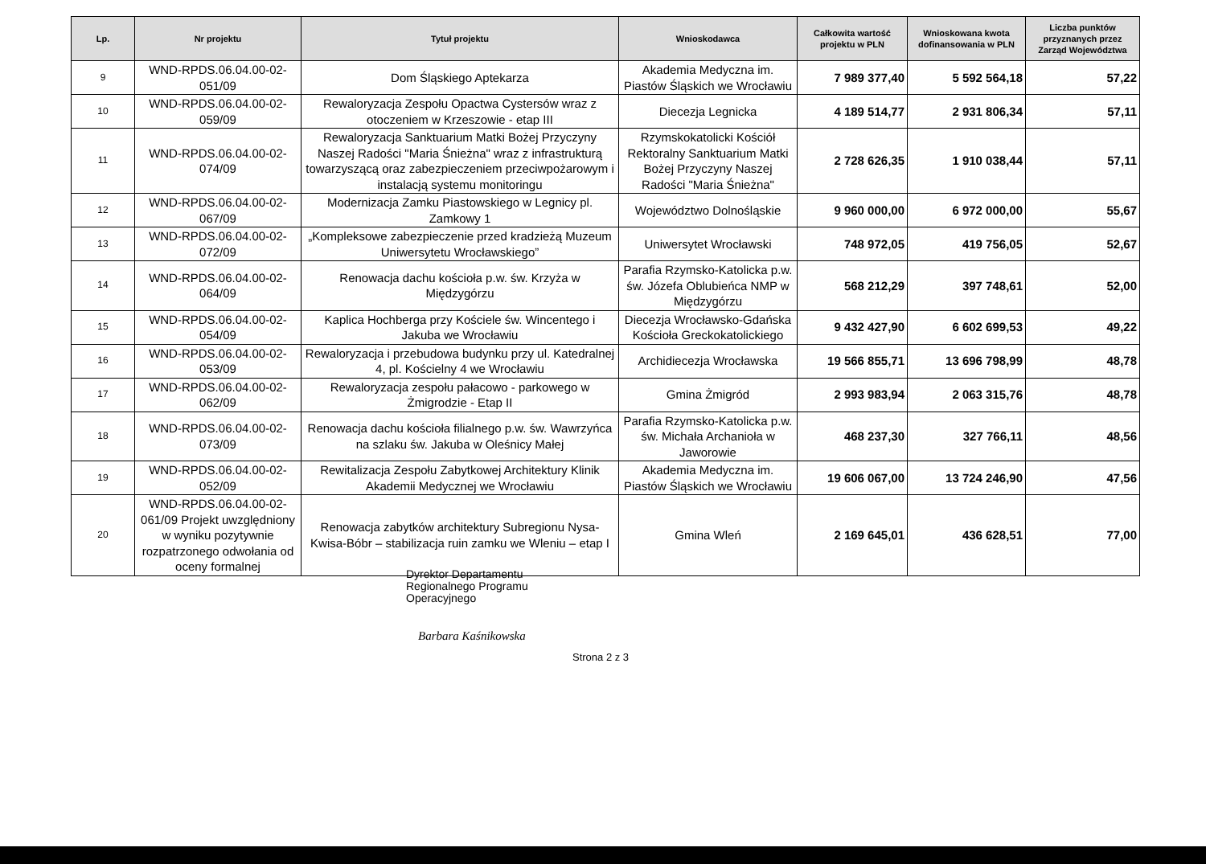| Lp. | Nr projektu | Tytuł projektu | Wnioskodawca | Całkowita wartość projektu w PLN | Wnioskowana kwota dofinansowania w PLN | Liczba punktów przyznanych przez Zarząd Województwa |
| --- | --- | --- | --- | --- | --- | --- |
| 9 | WND-RPDS.06.04.00-02-051/09 | Dom Śląskiego Aptekarza | Akademia Medyczna im. Piastów Śląskich we Wrocławiu | 7 989 377,40 | 5 592 564,18 | 57,22 |
| 10 | WND-RPDS.06.04.00-02-059/09 | Rewaloryzacja Zespołu Opactwa Cystersów wraz z otoczeniem w Krzeszowie - etap III | Diecezja Legnicka | 4 189 514,77 | 2 931 806,34 | 57,11 |
| 11 | WND-RPDS.06.04.00-02-074/09 | Rewaloryzacja Sanktuarium Matki Bożej Przyczyny Naszej Radości "Maria Śnieżna" wraz z infrastrukturą towarzyszącą oraz zabezpieczeniem przeciwpożarowym i instalacją systemu monitoringu | Rzymskokatolicki Kościół Rektoralny Sanktuarium Matki Bożej Przyczyny Naszej Radości "Maria Śnieżna" | 2 728 626,35 | 1 910 038,44 | 57,11 |
| 12 | WND-RPDS.06.04.00-02-067/09 | Modernizacja Zamku Piastowskiego w Legnicy pl. Zamkowy 1 | Województwo Dolnośląskie | 9 960 000,00 | 6 972 000,00 | 55,67 |
| 13 | WND-RPDS.06.04.00-02-072/09 | „Kompleksowe zabezpieczenie przed kradzieżą Muzeum Uniwersytetu Wrocławskiego” | Uniwersytet Wrocławski | 748 972,05 | 419 756,05 | 52,67 |
| 14 | WND-RPDS.06.04.00-02-064/09 | Renowacja dachu kościoła p.w. św. Krzyża w Międzygórzu | Parafia Rzymsko-Katolicka p.w. św. Józefa Oblubieńca NMP w Międzygórzu | 568 212,29 | 397 748,61 | 52,00 |
| 15 | WND-RPDS.06.04.00-02-054/09 | Kaplica Hochberga przy Kościele św. Wincentego i Jakuba we Wrocławiu | Diecezja Wrocławsko-Gdańska Kościoła Greckokatolickiego | 9 432 427,90 | 6 602 699,53 | 49,22 |
| 16 | WND-RPDS.06.04.00-02-053/09 | Rewaloryzacja i przebudowa budynku przy ul. Katedralnej 4, pl. Kościelny 4 we Wrocławiu | Archidiecezja Wrocławska | 19 566 855,71 | 13 696 798,99 | 48,78 |
| 17 | WND-RPDS.06.04.00-02-062/09 | Rewaloryzacja zespołu pałacowo - parkowego w Żmigrodzie - Etap II | Gmina Żmigród | 2 993 983,94 | 2 063 315,76 | 48,78 |
| 18 | WND-RPDS.06.04.00-02-073/09 | Renowacja dachu kościoła filialnego p.w. św. Wawrzyńca na szlaku św. Jakuba w Oleśnicy Małej | Parafia Rzymsko-Katolicka p.w. św. Michała Archanioła w Jaworowie | 468 237,30 | 327 766,11 | 48,56 |
| 19 | WND-RPDS.06.04.00-02-052/09 | Rewitalizacja Zespołu Zabytkowej Architektury Klinik Akademii Medycznej we Wrocławiu | Akademia Medyczna im. Piastów Śląskich we Wrocławiu | 19 606 067,00 | 13 724 246,90 | 47,56 |
| 20 | WND-RPDS.06.04.00-02-061/09 Projekt uwzględniony w wyniku pozytywnie rozpatrzonego odwołania od oceny formalnej | Renowacja zabytków architektury Subregionu Nysa-Kwisa-Bóbr – stabilizacja ruin zamku we Wleniu – etap I | Gmina Wleń | 2 169 645,01 | 436 628,51 | 77,00 |
Dyrektor Departamentu
Regionalnego Programu
Operacyjnego
Barbara Kaśnikowska
Strona 2 z 3